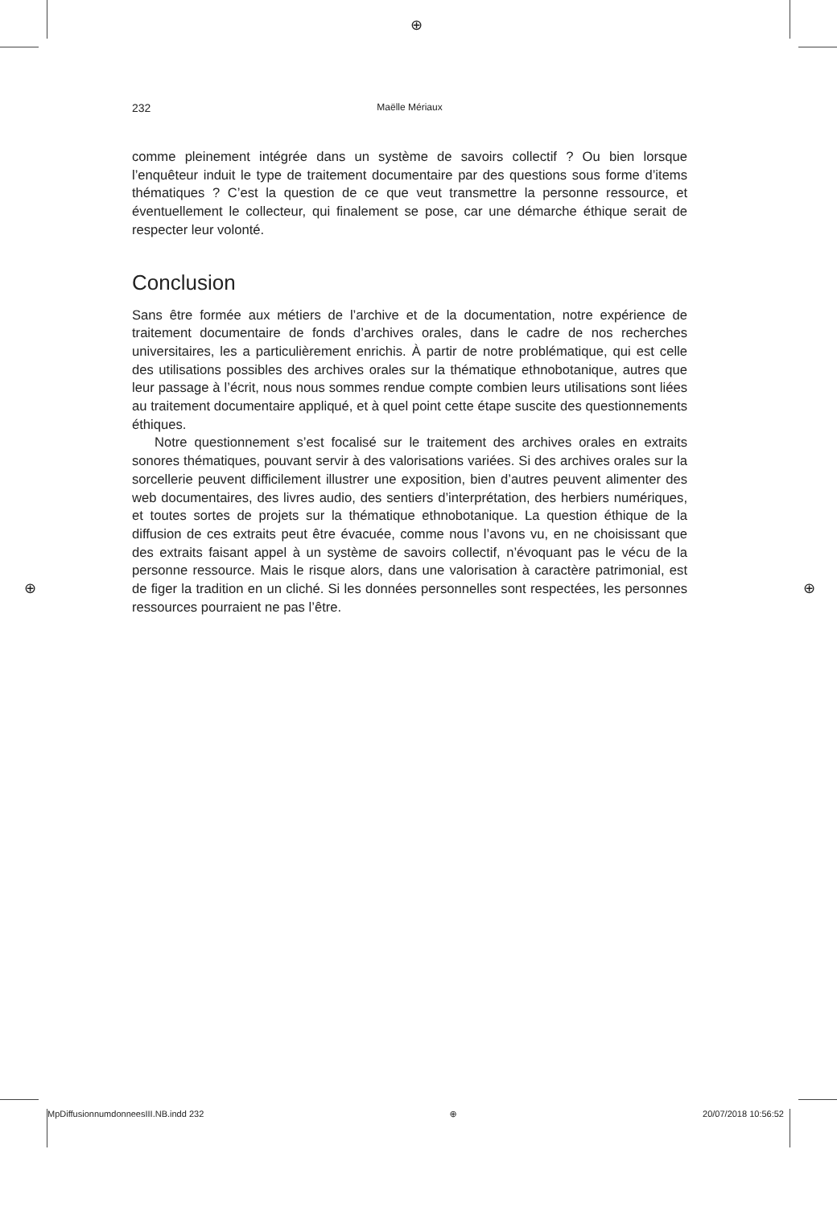⊕
⊕ ⊕
232 Maëlle Mériaux
comme pleinement intégrée dans un système de savoirs collectif ? Ou bien lorsque l’enquêteur induit le type de traitement documentaire par des questions sous forme d’items thématiques ? C’est la question de ce que veut transmettre la personne ressource, et éventuellement le collecteur, qui finalement se pose, car une démarche éthique serait de respecter leur volonté.
Conclusion
Sans être formée aux métiers de l’archive et de la documentation, notre expérience de traitement documentaire de fonds d’archives orales, dans le cadre de nos recherches universitaires, les a particulièrement enrichis. À partir de notre problématique, qui est celle des utilisations possibles des archives orales sur la thématique ethnobotanique, autres que leur passage à l’écrit, nous nous sommes rendue compte combien leurs utilisations sont liées au traitement documentaire appliqué, et à quel point cette étape suscite des questionnements éthiques.
Notre questionnement s’est focalisé sur le traitement des archives orales en extraits sonores thématiques, pouvant servir à des valorisations variées. Si des archives orales sur la sorcellerie peuvent difficilement illustrer une exposition, bien d’autres peuvent alimenter des web documentaires, des livres audio, des sentiers d’interprétation, des herbiers numériques, et toutes sortes de projets sur la thématique ethnobotanique. La question éthique de la diffusion de ces extraits peut être évacuée, comme nous l’avons vu, en ne choisissant que des extraits faisant appel à un système de savoirs collectif, n’évoquant pas le vécu de la personne ressource. Mais le risque alors, dans une valorisation à caractère patrimonial, est de figer la tradition en un cliché. Si les données personnelles sont respectées, les personnes ressources pourraient ne pas l’être.
MpDiffusionnumdonneesIII.NB.indd 232 ⊕ 20/07/2018 10:56:52